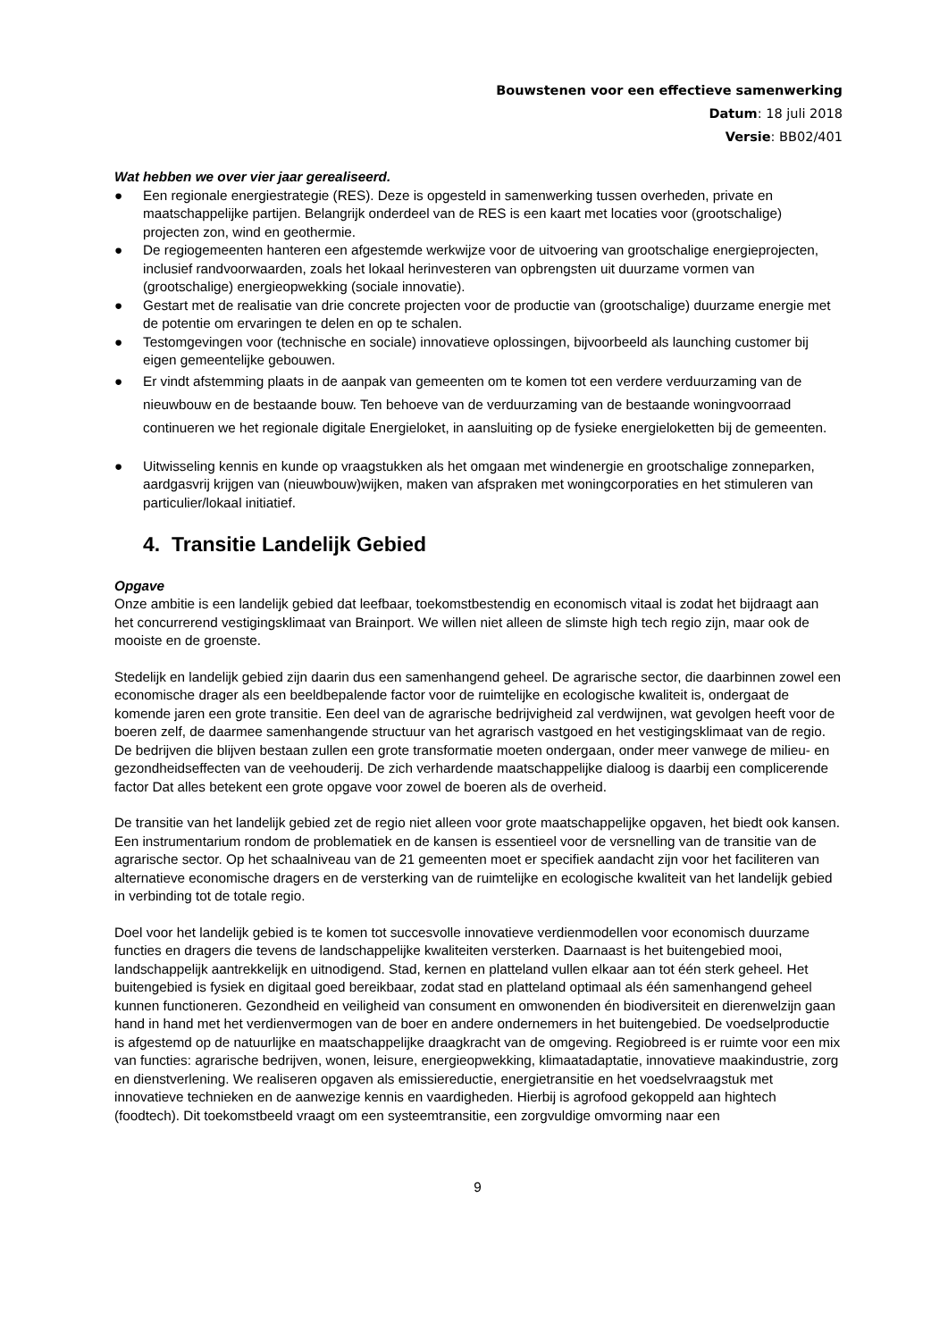Bouwstenen voor een effectieve samenwerking
Datum: 18 juli 2018
Versie: BB02/401
Wat hebben we over vier jaar gerealiseerd.
● Een regionale energiestrategie (RES). Deze is opgesteld in samenwerking tussen overheden, private en maatschappelijke partijen. Belangrijk onderdeel van de RES is een kaart met locaties voor (grootschalige) projecten zon, wind en geothermie.
● De regiogemeenten hanteren een afgestemde werkwijze voor de uitvoering van grootschalige energieprojecten, inclusief randvoorwaarden, zoals het lokaal herinvesteren van opbrengsten uit duurzame vormen van (grootschalige) energieopwekking (sociale innovatie).
● Gestart met de realisatie van drie concrete projecten voor de productie van (grootschalige) duurzame energie met de potentie om ervaringen te delen en op te schalen.
● Testomgevingen voor (technische en sociale) innovatieve oplossingen, bijvoorbeeld als launching customer bij eigen gemeentelijke gebouwen.
● Er vindt afstemming plaats in de aanpak van gemeenten om te komen tot een verdere verduurzaming van de nieuwbouw en de bestaande bouw. Ten behoeve van de verduurzaming van de bestaande woningvoorraad continueren we het regionale digitale Energieloket, in aansluiting op de fysieke energieloketten bij de gemeenten.
● Uitwisseling kennis en kunde op vraagstukken als het omgaan met windenergie en grootschalige zonneparken, aardgasvrij krijgen van (nieuwbouw)wijken, maken van afspraken met woningcorporaties en het stimuleren van particulier/lokaal initiatief.
4. Transitie Landelijk Gebied
Opgave
Onze ambitie is een landelijk gebied dat leefbaar, toekomstbestendig en economisch vitaal is zodat het bijdraagt aan het concurrerend vestigingsklimaat van Brainport. We willen niet alleen de slimste high tech regio zijn, maar ook de mooiste en de groenste.
Stedelijk en landelijk gebied zijn daarin dus een samenhangend geheel. De agrarische sector, die daarbinnen zowel een economische drager als een beeldbepalende factor voor de ruimtelijke en ecologische kwaliteit is, ondergaat de komende jaren een grote transitie. Een deel van de agrarische bedrijvigheid zal verdwijnen, wat gevolgen heeft voor de boeren zelf, de daarmee samenhangende structuur van het agrarisch vastgoed en het vestigingsklimaat van de regio. De bedrijven die blijven bestaan zullen een grote transformatie moeten ondergaan, onder meer vanwege de milieu- en gezondheidseffecten van de veehouderij. De zich verhardende maatschappelijke dialoog is daarbij een complicerende factor Dat alles betekent een grote opgave voor zowel de boeren als de overheid.
De transitie van het landelijk gebied zet de regio niet alleen voor grote maatschappelijke opgaven, het biedt ook kansen. Een instrumentarium rondom de problematiek en de kansen is essentieel voor de versnelling van de transitie van de agrarische sector. Op het schaalniveau van de 21 gemeenten moet er specifiek aandacht zijn voor het faciliteren van alternatieve economische dragers en de versterking van de ruimtelijke en ecologische kwaliteit van het landelijk gebied in verbinding tot de totale regio.
Doel voor het landelijk gebied is te komen tot succesvolle innovatieve verdienmodellen voor economisch duurzame functies en dragers die tevens de landschappelijke kwaliteiten versterken. Daarnaast is het buitengebied mooi, landschappelijk aantrekkelijk en uitnodigend. Stad, kernen en platteland vullen elkaar aan tot één sterk geheel. Het buitengebied is fysiek en digitaal goed bereikbaar, zodat stad en platteland optimaal als één samenhangend geheel kunnen functioneren. Gezondheid en veiligheid van consument en omwonenden én biodiversiteit en dierenwelzijn gaan hand in hand met het verdienvermogen van de boer en andere ondernemers in het buitengebied. De voedselproductie is afgestemd op de natuurlijke en maatschappelijke draagkracht van de omgeving. Regiobreed is er ruimte voor een mix van functies: agrarische bedrijven, wonen, leisure, energieopwekking, klimaatadaptatie, innovatieve maakindustrie, zorg en dienstverlening. We realiseren opgaven als emissiereductie, energietransitie en het voedselvraagstuk met innovatieve technieken en de aanwezige kennis en vaardigheden. Hierbij is agrofood gekoppeld aan hightech (foodtech). Dit toekomstbeeld vraagt om een systeemtransitie, een zorgvuldige omvorming naar een
9